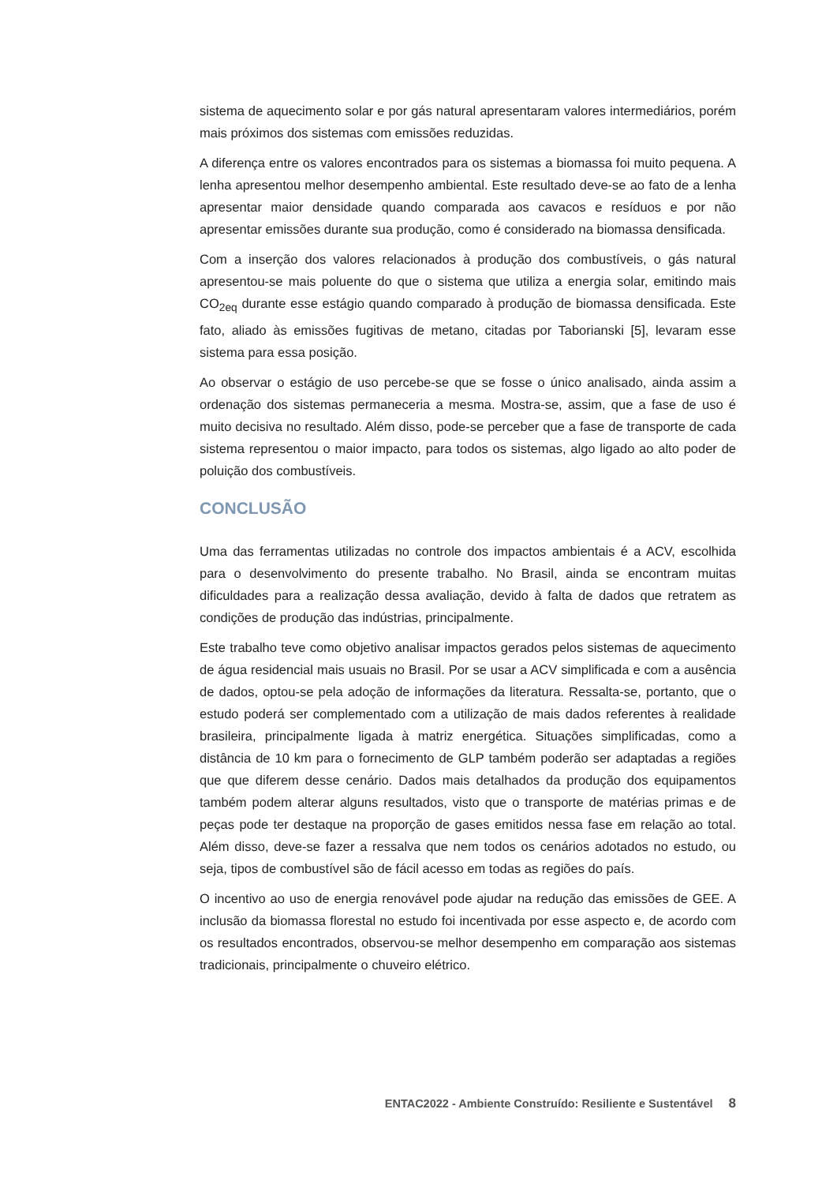sistema de aquecimento solar e por gás natural apresentaram valores intermediários, porém mais próximos dos sistemas com emissões reduzidas.
A diferença entre os valores encontrados para os sistemas a biomassa foi muito pequena. A lenha apresentou melhor desempenho ambiental. Este resultado deve-se ao fato de a lenha apresentar maior densidade quando comparada aos cavacos e resíduos e por não apresentar emissões durante sua produção, como é considerado na biomassa densificada.
Com a inserção dos valores relacionados à produção dos combustíveis, o gás natural apresentou-se mais poluente do que o sistema que utiliza a energia solar, emitindo mais CO<sub>2eq</sub> durante esse estágio quando comparado à produção de biomassa densificada. Este fato, aliado às emissões fugitivas de metano, citadas por Taborianski [5], levaram esse sistema para essa posição.
Ao observar o estágio de uso percebe-se que se fosse o único analisado, ainda assim a ordenação dos sistemas permaneceria a mesma. Mostra-se, assim, que a fase de uso é muito decisiva no resultado. Além disso, pode-se perceber que a fase de transporte de cada sistema representou o maior impacto, para todos os sistemas, algo ligado ao alto poder de poluição dos combustíveis.
CONCLUSÃO
Uma das ferramentas utilizadas no controle dos impactos ambientais é a ACV, escolhida para o desenvolvimento do presente trabalho. No Brasil, ainda se encontram muitas dificuldades para a realização dessa avaliação, devido à falta de dados que retratem as condições de produção das indústrias, principalmente.
Este trabalho teve como objetivo analisar impactos gerados pelos sistemas de aquecimento de água residencial mais usuais no Brasil. Por se usar a ACV simplificada e com a ausência de dados, optou-se pela adoção de informações da literatura. Ressalta-se, portanto, que o estudo poderá ser complementado com a utilização de mais dados referentes à realidade brasileira, principalmente ligada à matriz energética. Situações simplificadas, como a distância de 10 km para o fornecimento de GLP também poderão ser adaptadas a regiões que que diferem desse cenário. Dados mais detalhados da produção dos equipamentos também podem alterar alguns resultados, visto que o transporte de matérias primas e de peças pode ter destaque na proporção de gases emitidos nessa fase em relação ao total. Além disso, deve-se fazer a ressalva que nem todos os cenários adotados no estudo, ou seja, tipos de combustível são de fácil acesso em todas as regiões do país.
O incentivo ao uso de energia renovável pode ajudar na redução das emissões de GEE. A inclusão da biomassa florestal no estudo foi incentivada por esse aspecto e, de acordo com os resultados encontrados, observou-se melhor desempenho em comparação aos sistemas tradicionais, principalmente o chuveiro elétrico.
ENTAC2022 - Ambiente Construído: Resiliente e Sustentável 8